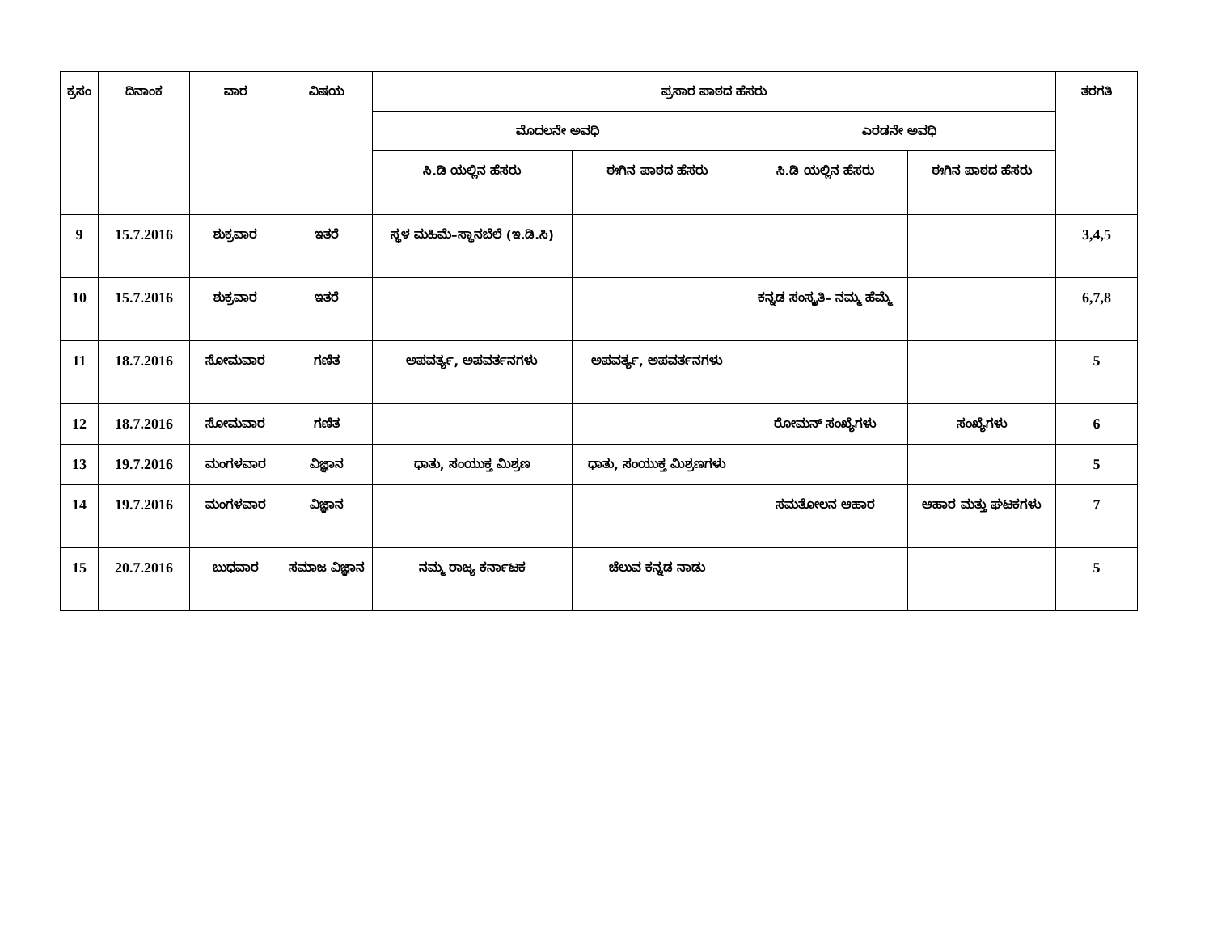| ಕ್ರಸಂ | ದಿನಾಂಕ | ವಾರ | ವಿಷಯ | ಪ್ರಸಾರ ಪಾಠದ ಹೆಸರು | | | | ತರಗತಿ |
| --- | --- | --- | --- | --- | --- | --- | --- | --- |
| | | | | ಮೊದಲನೇ ಅವಧಿ | | ಎರಡನೇ ಅವಧಿ | | |
| | | | | ಸಿ.ಡಿ ಯಲ್ಲಿನ ಹೆಸರು | ಈಗಿನ ಪಾಠದ ಹೆಸರು | ಸಿ.ಡಿ ಯಲ್ಲಿನ ಹೆಸರು | ಈಗಿನ ಪಾಠದ ಹೆಸರು | |
| 9 | 15.7.2016 | ಶುಕ್ರವಾರ | ಇತರೆ | ಸ್ಥಳ ಮಹಿಮೆ–ಸ್ಥಾನಬೆಲೆ (ಇ.ಡಿ.ಸಿ) | | | | 3,4,5 |
| 10 | 15.7.2016 | ಶುಕ್ರವಾರ | ಇತರೆ | | | ಕನ್ನಡ ಸಂಸ್ಕೃತಿ– ನಮ್ಮ ಹೆಮ್ಮೆ | | 6,7,8 |
| 11 | 18.7.2016 | ಸೋಮವಾರ | ಗಣಿತ | ಅಪವರ್ತ್ಯ, ಅಪವರ್ತನಗಳು | ಅಪವರ್ತ್ಯ, ಅಪವರ್ತನಗಳು | | | 5 |
| 12 | 18.7.2016 | ಸೋಮವಾರ | ಗಣಿತ | | | ರೋಮನ್ ಸಂಖ್ಯೆಗಳು | ಸಂಖ್ಯೆಗಳು | 6 |
| 13 | 19.7.2016 | ಮಂಗಳವಾರ | ವಿಜ್ಞಾನ | ಧಾತು, ಸಂಯುಕ್ತ ಮಿಶ್ರಣ | ಧಾತು, ಸಂಯುಕ್ತ ಮಿಶ್ರಣಗಳು | | | 5 |
| 14 | 19.7.2016 | ಮಂಗಳವಾರ | ವಿಜ್ಞಾನ | | | ಸಮತೋಲನ ಆಹಾರ | ಆಹಾರ ಮತ್ತು ಘಟಕಗಳು | 7 |
| 15 | 20.7.2016 | ಬುಧವಾರ | ಸಮಾಜ ವಿಜ್ಞಾನ | ನಮ್ಮ ರಾಜ್ಯ ಕರ್ನಾಟಕ | ಚೆಲುವ ಕನ್ನಡ ನಾಡು | | | 5 |